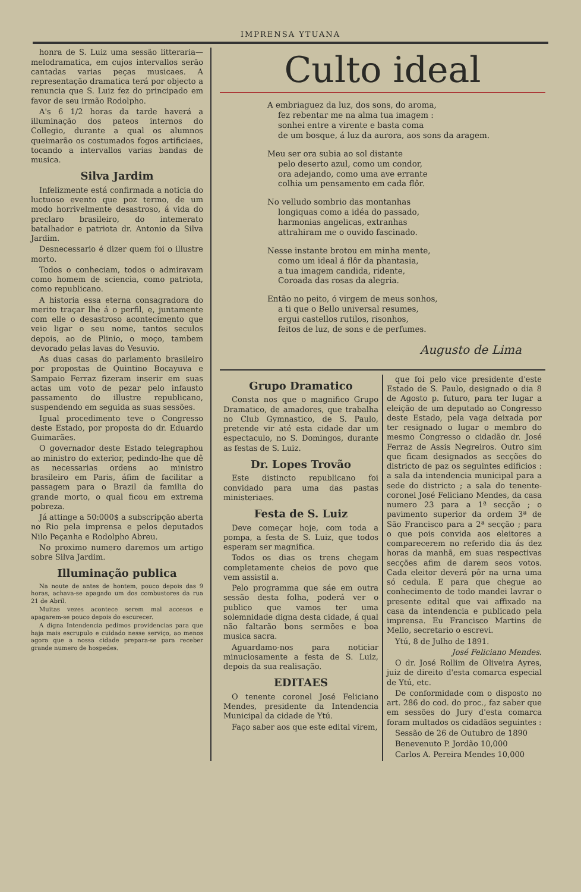IMPRENSA YTUANA
honra de S. Luiz uma sessão litteraria—melodramatica, em cujos intervallos serão cantadas varias peças musicaes. A representação dramatica terá por objecto a renuncia que S. Luiz fez do principado em favor de seu irmão Rodolpho.
A's 6 1/2 horas da tarde haverá a illuminação dos pateos internos do Collegio, durante a qual os alumnos queimarão os costumados fogos artificiaes, tocando a intervallos varias bandas de musica.
Silva Jardim
Infelizmente está confirmada a noticia do luctuoso evento que poz termo, de um modo horrivelmente desastroso, á vida do preclaro brasileiro, do intemerato batalhador e patriota dr. Antonio da Silva Jardim.
Desnecessario é dizer quem foi o illustre morto.
Todos o conheciam, todos o admiravam como homem de sciencia, como patriota, como republicano.
A historia essa eterna consagradora do merito traçar lhe á o perfil, e, juntamente com elle o desastroso acontecimento que veio ligar o seu nome, tantos seculos depois, ao de Plinio, o moço, tambem devorado pelas lavas do Vesuvio.
As duas casas do parlamento brasileiro por propostas de Quintino Bocayuva e Sampaio Ferraz fizeram inserir em suas actas um voto de pezar pelo infausto passamento do illustre republicano, suspendendo em seguida as suas sessões.
Igual procedimento teve o Congresso deste Estado, por proposta do dr. Eduardo Guimarães.
O governador deste Estado telegraphou ao ministro do exterior, pedindo-lhe que dê as necessarias ordens ao ministro brasileiro em Paris, áfim de facilitar a passagem para o Brazil da familia do grande morto, o qual ficou em extrema pobreza.
Já attinge a 50:000$ a subscripção aberta no Rio pela imprensa e pelos deputados Nilo Peçanha e Rodolpho Abreu.
No proximo numero daremos um artigo sobre Silva Jardim.
Illuminação publica
Na noute de antes de hontem, pouco depois das 9 horas, achava-se apagado um dos combustores da rua 21 de Abril.
Muitas vezes acontece serem mal accesos e apagarem-se pouco depois do escurecer.
A digna Intendencia pedimos providencias para que haja mais escrupulo e cuidado nesse serviço, ao menos agora que a nossa cidade prepara-se para receber grande numero de hospedes.
Culto ideal
A embriaguez da luz, dos sons, do aroma,
fez rebentar me na alma tua imagem :
sonhei entre a virente e basta coma
de um bosque, á luz da aurora, aos sons da aragem.
Meu ser ora subia ao sol distante
pelo deserto azul, como um condor,
ora adejando, como uma ave errante
colhia um pensamento em cada flôr.
No velludo sombrio das montanhas
longiquas como a idéa do passado,
harmonias angelicas, extranhas
attrahiram me o ouvido fascinado.
Nesse instante brotou em minha mente,
como um ideal á flôr da phantasia,
a tua imagem candida, ridente,
Coroada das rosas da alegria.
Então no peito, ó virgem de meus sonhos,
a ti que o Bello universal resumes,
ergui castellos rutilos, risonhos,
feitos de luz, de sons e de perfumes.
Augusto de Lima
Grupo Dramatico
Consta nos que o magnifico Grupo Dramatico, de amadores, que trabalha no Club Gymnastico, de S. Paulo, pretende vir até esta cidade dar um espectaculo, no S. Domingos, durante as festas de S. Luiz.
Dr. Lopes Trovão
Este distincto republicano foi convidado para uma das pastas ministeriaes.
Festa de S. Luiz
Deve começar hoje, com toda a pompa, a festa de S. Luiz, que todos esperam ser magnifica.
Todos os dias os trens chegam completamente cheios de povo que vem assistil a.
Pelo programma que sáe em outra sessão desta folha, poderá ver o publico que vamos ter uma solemnidade digna desta cidade, á qual não faltarão bons sermões e boa musica sacra.
Aguardamo-nos para noticiar minuciosamente a festa de S. Luiz, depois da sua realisação.
EDITAES
O tenente coronel José Feliciano Mendes, presidente da Intendencia Municipal da cidade de Ytú.
Faço saber aos que este edital virem,
que foi pelo vice presidente d'este Estado de S. Paulo, designado o dia 8 de Agosto p. futuro, para ter lugar a eleição de um deputado ao Congresso deste Estado, pela vaga deixada por ter resignado o lugar o membro do mesmo Congresso o cidadão dr. José Ferraz de Assis Negreiros. Outro sim que ficam designados as secções do districto de paz os seguintes edificios : a sala da intendencia municipal para a sede do districto ; a sala do tenente-coronel José Feliciano Mendes, da casa numero 23 para a 1ª secção ; o pavimento superior da ordem 3ª de São Francisco para a 2ª secção ; para o que pois convida aos eleitores a comparecerem no referido dia ás dez horas da manhã, em suas respectivas secções afim de darem seos votos. Cada eleitor deverá pôr na urna uma só cedula. E para que chegue ao conhecimento de todo mandei lavrar o presente edital que vai affixado na casa da intendencia e publicado pela imprensa. Eu Francisco Martins de Mello, secretario o escrevi.
Ytú, 8 de Julho de 1891.
José Feliciano Mendes.
O dr. José Rollim de Oliveira Ayres, juiz de direito d'esta comarca especial de Ytú, etc.
De conformidade com o disposto no art. 286 do cod. do proc., faz saber que em sessões do Jury d'esta comarca foram multados os cidadãos seguintes :
Sessão de 26 de Outubro de 1890
Benevenuto P. Jordão 10,000
Carlos A. Pereira Mendes 10,000